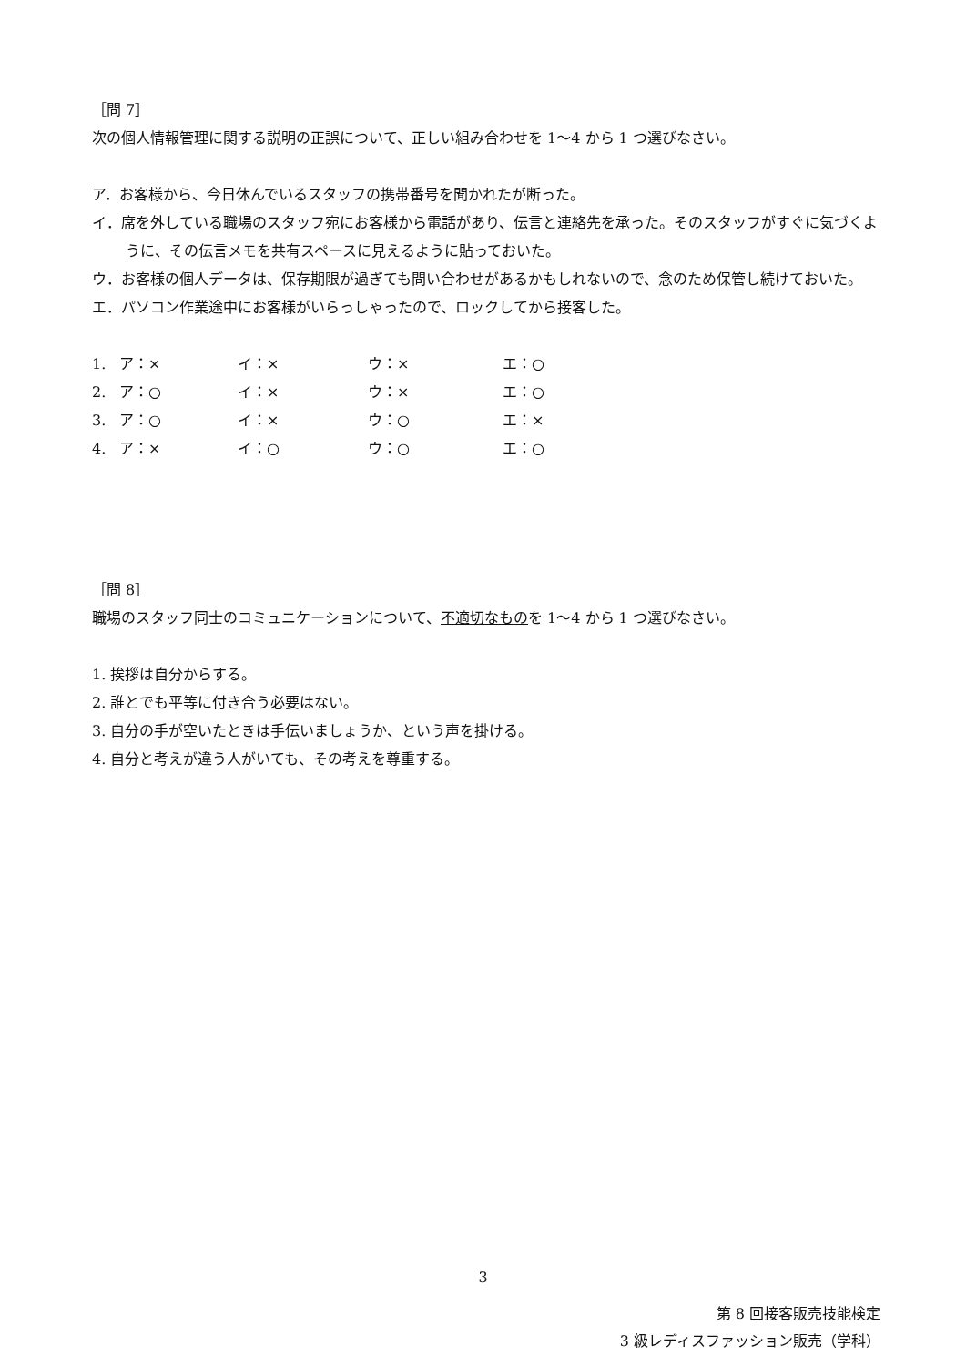［問 7］
次の個人情報管理に関する説明の正誤について、正しい組み合わせを 1～4 から 1 つ選びなさい。
ア．お客様から、今日休んでいるスタッフの携帯番号を聞かれたが断った。
イ．席を外している職場のスタッフ宛にお客様から電話があり、伝言と連絡先を承った。そのスタッフがすぐに気づくように、その伝言メモを共有スペースに見えるように貼っておいた。
ウ．お客様の個人データは、保存期限が過ぎても問い合わせがあるかもしれないので、念のため保管し続けておいた。
エ．パソコン作業途中にお客様がいらっしゃったので、ロックしてから接客した。
| 1. | ア：× | イ：× | ウ：× | エ：○ |
| 2. | ア：○ | イ：× | ウ：× | エ：○ |
| 3. | ア：○ | イ：× | ウ：○ | エ：× |
| 4. | ア：× | イ：○ | ウ：○ | エ：○ |
［問 8］
職場のスタッフ同士のコミュニケーションについて、不適切なものを 1～4 から 1 つ選びなさい。
1. 挨拶は自分からする。
2. 誰とでも平等に付き合う必要はない。
3. 自分の手が空いたときは手伝いましょうか、という声を掛ける。
4. 自分と考えが違う人がいても、その考えを尊重する。
3
第 8 回接客販売技能検定
3 級レディスファッション販売（学科）